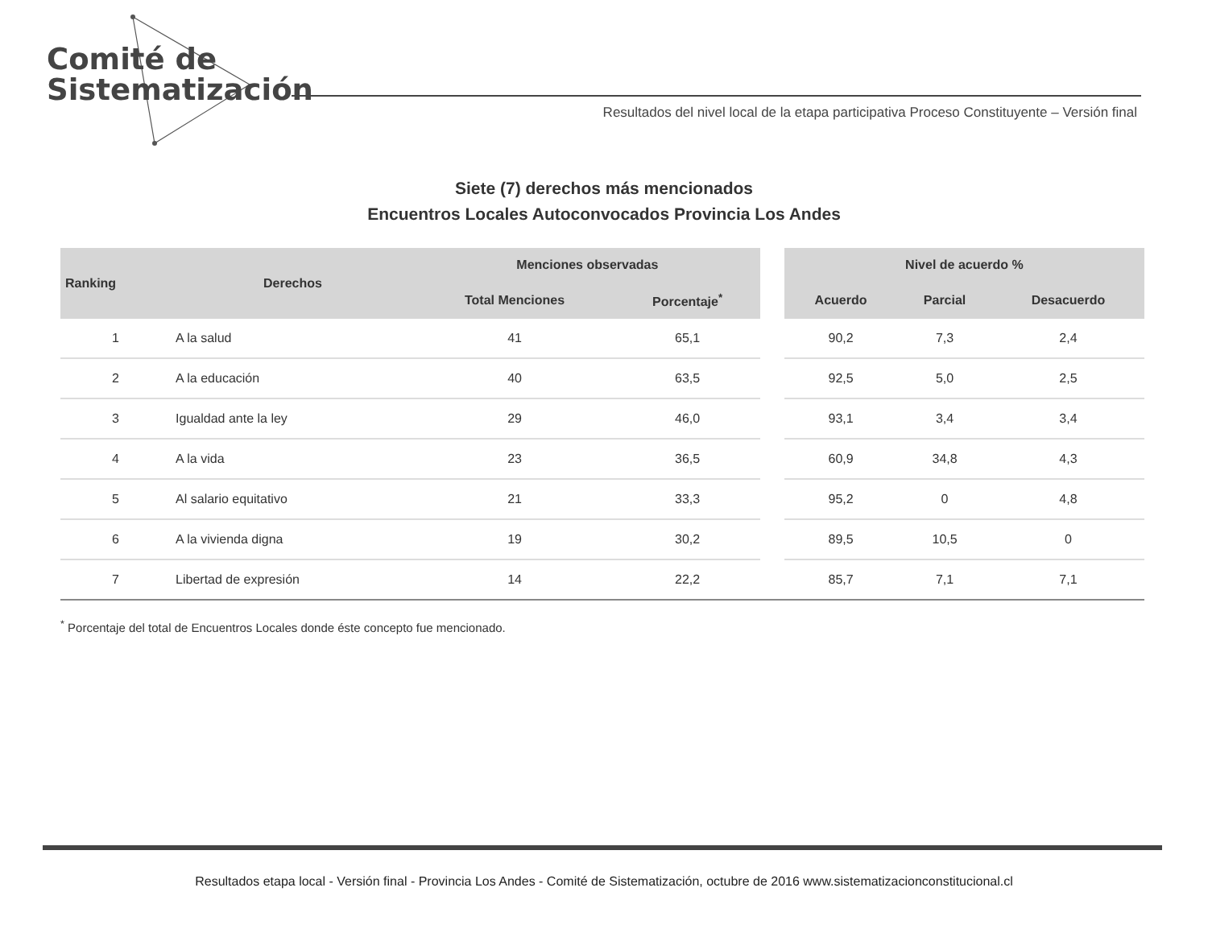Comité de
Sistematización
Resultados del nivel local de la etapa participativa Proceso Constituyente – Versión final
Siete (7) derechos más mencionados
Encuentros Locales Autoconvocados Provincia Los Andes
| Ranking | Derechos | Menciones observadas | | | Nivel de acuerdo % | | |
| --- | --- | --- | --- | --- | --- | --- | --- |
| | | Total Menciones | Porcentaje<sup>*</sup> | | Acuerdo | Parcial | Desacuerdo |
| 1 | A la salud | 41 | 65,1 | | 90,2 | 7,3 | 2,4 |
| 2 | A la educación | 40 | 63,5 | | 92,5 | 5,0 | 2,5 |
| 3 | Igualdad ante la ley | 29 | 46,0 | | 93,1 | 3,4 | 3,4 |
| 4 | A la vida | 23 | 36,5 | | 60,9 | 34,8 | 4,3 |
| 5 | Al salario equitativo | 21 | 33,3 | | 95,2 | 0 | 4,8 |
| 6 | A la vivienda digna | 19 | 30,2 | | 89,5 | 10,5 | 0 |
| 7 | Libertad de expresión | 14 | 22,2 | | 85,7 | 7,1 | 7,1 |
<sup>*</sup> Porcentaje del total de Encuentros Locales donde éste concepto fue mencionado.
Resultados etapa local - Versión final - Provincia Los Andes - Comité de Sistematización, octubre de 2016 www.sistematizacionconstitucional.cl